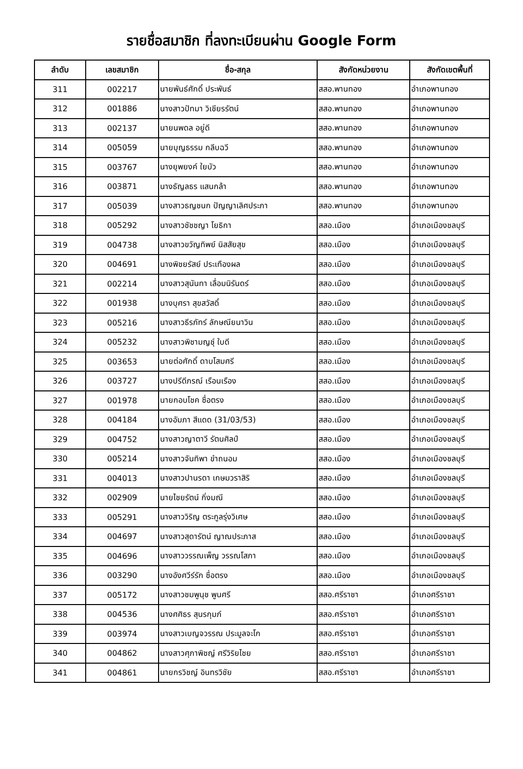รายชื่อสมาชิก ที่ลงทะเบียนผ่าน Google Form
| ลำดับ | เลขสมาชิก | ชื่อ-สกุล | สังกัดหน่วยงาน | สังกัดเขตพื้นที่ |
| --- | --- | --- | --- | --- |
| 311 | 002217 | นายพันธ์ศักดิ์ ประพันธ์ | สสอ.พานทอง | อำเภอพานทอง |
| 312 | 001886 | นางสาวปัทมา วิเชียรรัตน์ | สสอ.พานทอง | อำเภอพานทอง |
| 313 | 002137 | นายนพดล อยู่ดี | สสอ.พานทอง | อำเภอพานทอง |
| 314 | 005059 | นายบุญธรรม กลีบฉวี | สสอ.พานทอง | อำเภอพานทอง |
| 315 | 003767 | นางยุพยงค์ ใยบัว | สสอ.พานทอง | อำเภอพานทอง |
| 316 | 003871 | นางธัญลธร แสนกล้า | สสอ.พานทอง | อำเภอพานทอง |
| 317 | 005039 | นางสาวธญชนก ปัญญาเลิศประภา | สสอ.พานทอง | อำเภอพานทอง |
| 318 | 005292 | นางสาวชัชชญา โยธิกา | สสอ.เมือง | อำเภอเมืองชลบุรี |
| 319 | 004738 | นางสาวขวัญทิพย์ นิสสัยสุข | สสอ.เมือง | อำเภอเมืองชลบุรี |
| 320 | 004691 | นางพิชยรัสย์ ประเทืองผล | สสอ.เมือง | อำเภอเมืองชลบุรี |
| 321 | 002214 | นางสาวสุนันทา เลื่อมนิรันดร์ | สสอ.เมือง | อำเภอเมืองชลบุรี |
| 322 | 001938 | นางบุศรา สุขสวัสดิ์ | สสอ.เมือง | อำเภอเมืองชลบุรี |
| 323 | 005216 | นางสาวธีรภัทร์ ลักษณียนาวิน | สสอ.เมือง | อำเภอเมืองชลบุรี |
| 324 | 005232 | นางสาวพิชามญชุ์ ใบดี | สสอ.เมือง | อำเภอเมืองชลบุรี |
| 325 | 003653 | นายต่อศักดิ์ ดาบโสมศรี | สสอ.เมือง | อำเภอเมืองชลบุรี |
| 326 | 003727 | นางปรีดีภรณ์ เรือนเรือง | สสอ.เมือง | อำเภอเมืองชลบุรี |
| 327 | 001978 | นายกอบโชค ซื่อตรง | สสอ.เมือง | อำเภอเมืองชลบุรี |
| 328 | 004184 | นางอัมภา สีแดด (31/03/53) | สสอ.เมือง | อำเภอเมืองชลบุรี |
| 329 | 004752 | นางสาวญาตาวี รัตนศิลป์ | สสอ.เมือง | อำเภอเมืองชลบุรี |
| 330 | 005214 | นางสาวจันทิพา ขำถนอม | สสอ.เมือง | อำเภอเมืองชลบุรี |
| 331 | 004013 | นางสาวปานรดา เกษมวราสิริ | สสอ.เมือง | อำเภอเมืองชลบุรี |
| 332 | 002909 | นายไชยรัตน์ กิ่งมณี | สสอ.เมือง | อำเภอเมืองชลบุรี |
| 333 | 005291 | นางสาววิริญ ตระกูลรุ่งวิเศษ | สสอ.เมือง | อำเภอเมืองชลบุรี |
| 334 | 004697 | นางสาวสุดารัตน์ ญาณประภาส | สสอ.เมือง | อำเภอเมืองชลบุรี |
| 335 | 004696 | นางสาววรรณเพ็ญ วรรณโสภา | สสอ.เมือง | อำเภอเมืองชลบุรี |
| 336 | 003290 | นางอังศวีร์รัก ซื่อตรง | สสอ.เมือง | อำเภอเมืองชลบุรี |
| 337 | 005172 | นางสาวชมพูนุช พูนศรี | สสอ.ศรีราชา | อำเภอศรีราชา |
| 338 | 004536 | นางศศิธร สุนรกุมภ์ | สสอ.ศรีราชา | อำเภอศรีราชา |
| 339 | 003974 | นางสาวเบญจวรรณ ประมูลจะโก | สสอ.ศรีราชา | อำเภอศรีราชา |
| 340 | 004862 | นางสาวศุภาพิชญ์ ศรีวิริยไชย | สสอ.ศรีราชา | อำเภอศรีราชา |
| 341 | 004861 | นายกรวิชญ์ อินทรวิชัย | สสอ.ศรีราชา | อำเภอศรีราชา |